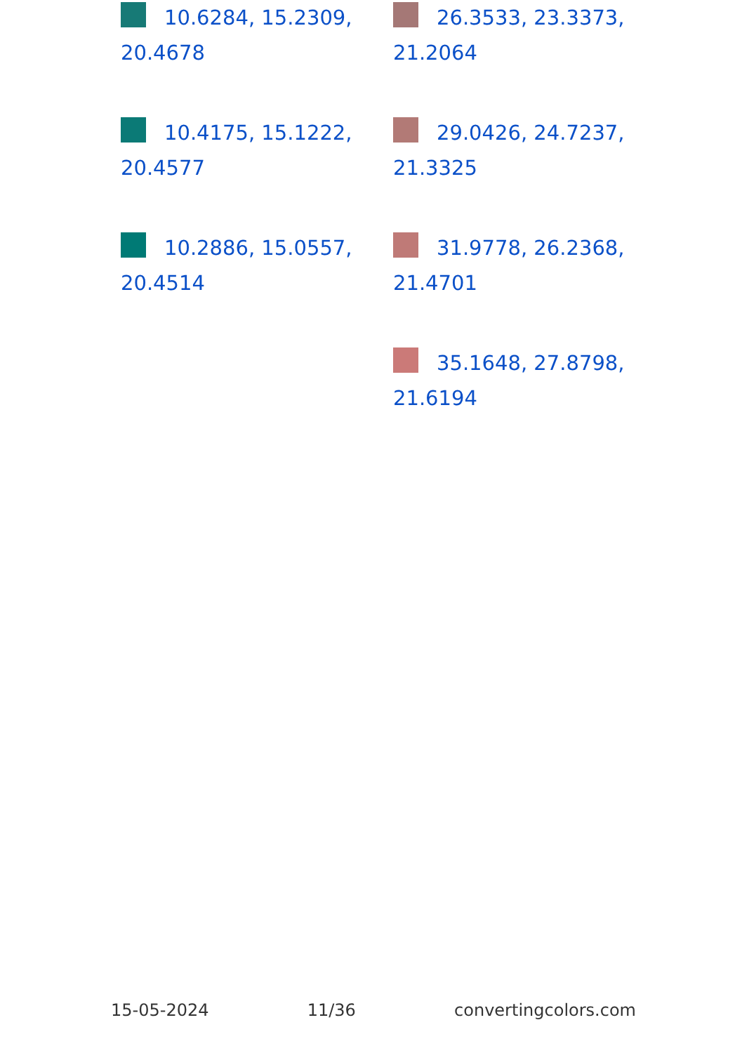10.6284, 15.2309, 20.4678
10.4175, 15.1222, 20.4577
10.2886, 15.0557, 20.4514
26.3533, 23.3373, 21.2064
29.0426, 24.7237, 21.3325
31.9778, 26.2368, 21.4701
35.1648, 27.8798, 21.6194
15-05-2024 11/36 convertingcolors.com